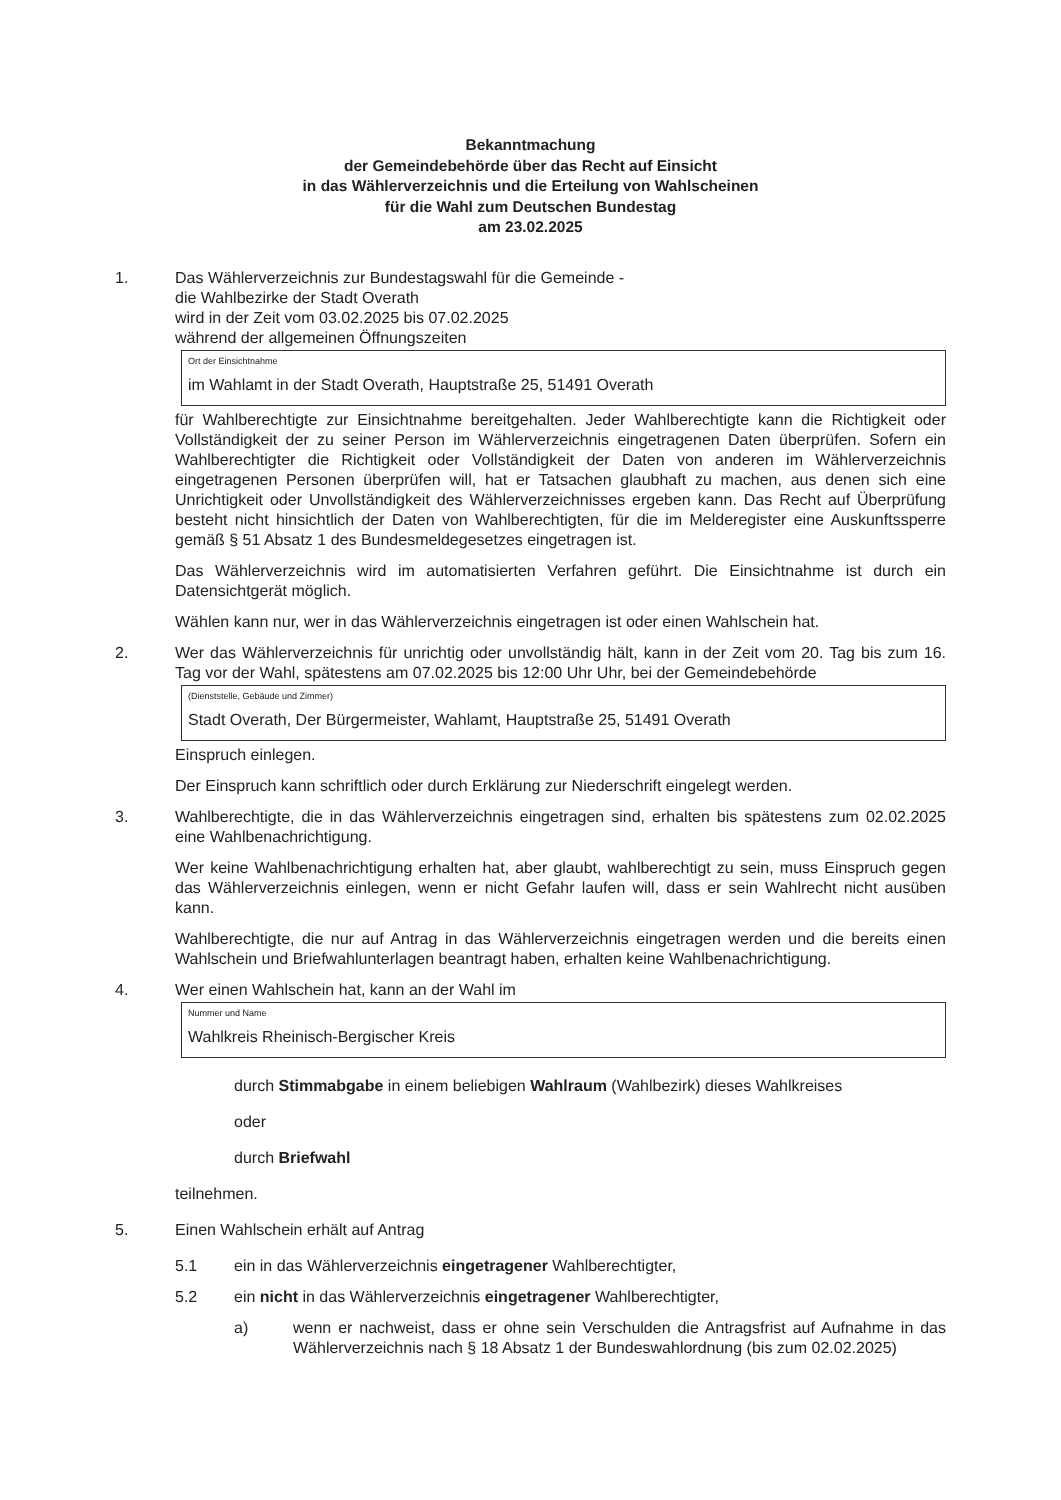Bekanntmachung
der Gemeindebehörde über das Recht auf Einsicht
in das Wählerverzeichnis und die Erteilung von Wahlscheinen
für die Wahl zum Deutschen Bundestag
am 23.02.2025
1. Das Wählerverzeichnis zur Bundestagswahl für die Gemeinde -
die Wahlbezirke der Stadt Overath
wird in der Zeit vom 03.02.2025 bis 07.02.2025
während der allgemeinen Öffnungszeiten
Ort der Einsichtnahme
im Wahlamt in der Stadt Overath, Hauptstraße 25, 51491 Overath
für Wahlberechtigte zur Einsichtnahme bereitgehalten. Jeder Wahlberechtigte kann die Richtigkeit oder Vollständigkeit der zu seiner Person im Wählerverzeichnis eingetragenen Daten überprüfen. Sofern ein Wahlberechtigter die Richtigkeit oder Vollständigkeit der Daten von anderen im Wählerverzeichnis eingetragenen Personen überprüfen will, hat er Tatsachen glaubhaft zu machen, aus denen sich eine Unrichtigkeit oder Unvollständigkeit des Wählerverzeichnisses ergeben kann. Das Recht auf Überprüfung besteht nicht hinsichtlich der Daten von Wahlberechtigten, für die im Melderegister eine Auskunftssperre gemäß § 51 Absatz 1 des Bundesmeldegesetzes eingetragen ist.
Das Wählerverzeichnis wird im automatisierten Verfahren geführt. Die Einsichtnahme ist durch ein Datensichtgerät möglich.
Wählen kann nur, wer in das Wählerverzeichnis eingetragen ist oder einen Wahlschein hat.
2. Wer das Wählerverzeichnis für unrichtig oder unvollständig hält, kann in der Zeit vom 20. Tag bis zum 16. Tag vor der Wahl, spätestens am 07.02.2025 bis 12:00 Uhr Uhr, bei der Gemeindebehörde
(Dienststelle, Gebäude und Zimmer)
Stadt Overath, Der Bürgermeister, Wahlamt, Hauptstraße 25, 51491 Overath
Einspruch einlegen.
Der Einspruch kann schriftlich oder durch Erklärung zur Niederschrift eingelegt werden.
3. Wahlberechtigte, die in das Wählerverzeichnis eingetragen sind, erhalten bis spätestens zum 02.02.2025 eine Wahlbenachrichtigung.
Wer keine Wahlbenachrichtigung erhalten hat, aber glaubt, wahlberechtigt zu sein, muss Einspruch gegen das Wählerverzeichnis einlegen, wenn er nicht Gefahr laufen will, dass er sein Wahlrecht nicht ausüben kann.
Wahlberechtigte, die nur auf Antrag in das Wählerverzeichnis eingetragen werden und die bereits einen Wahlschein und Briefwahlunterlagen beantragt haben, erhalten keine Wahlbenachrichtigung.
4. Wer einen Wahlschein hat, kann an der Wahl im
Nummer und Name
Wahlkreis Rheinisch-Bergischer Kreis
durch Stimmabgabe in einem beliebigen Wahlraum (Wahlbezirk) dieses Wahlkreises
oder
durch Briefwahl
teilnehmen.
5. Einen Wahlschein erhält auf Antrag
5.1 ein in das Wählerverzeichnis eingetragener Wahlberechtigter,
5.2 ein nicht in das Wählerverzeichnis eingetragener Wahlberechtigter,
a) wenn er nachweist, dass er ohne sein Verschulden die Antragsfrist auf Aufnahme in das Wählerverzeichnis nach § 18 Absatz 1 der Bundeswahlordnung (bis zum 02.02.2025)